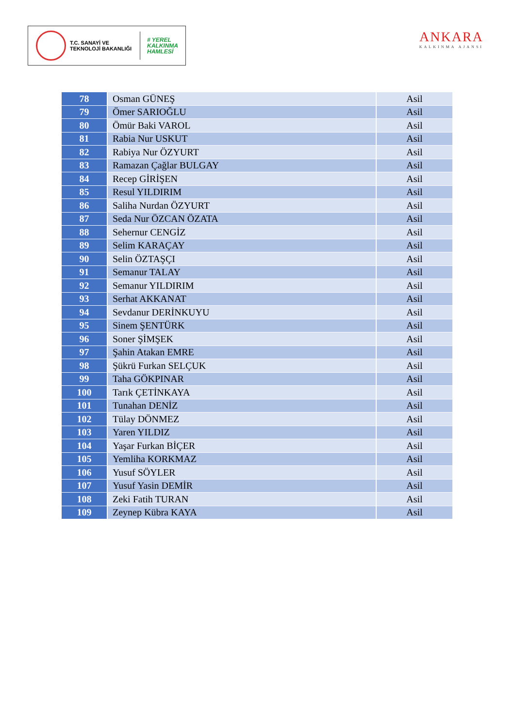T.C. SANAYİ VE TEKNOLOJİ BAKANLIĞI
# YEREL
KALKINMA
HAMLESİ
ANKARA
KALKINMA AJANSI
| 78 | Osman GÜNEŞ | Asil |
| 79 | Ömer SARIOĞLU | Asil |
| 80 | Ömür Baki VAROL | Asil |
| 81 | Rabia Nur USKUT | Asil |
| 82 | Rabiya Nur ÖZYURT | Asil |
| 83 | Ramazan Çağlar BULGAY | Asil |
| 84 | Recep GİRİŞEN | Asil |
| 85 | Resul YILDIRIM | Asil |
| 86 | Saliha Nurdan ÖZYURT | Asil |
| 87 | Seda Nur ÖZCAN ÖZATA | Asil |
| 88 | Sehernur CENGİZ | Asil |
| 89 | Selim KARAÇAY | Asil |
| 90 | Selin ÖZTAŞÇI | Asil |
| 91 | Semanur TALAY | Asil |
| 92 | Semanur YILDIRIM | Asil |
| 93 | Serhat AKKANAT | Asil |
| 94 | Sevdanur DERİNKUYU | Asil |
| 95 | Sinem ŞENTÜRK | Asil |
| 96 | Soner ŞİMŞEK | Asil |
| 97 | Şahin Atakan EMRE | Asil |
| 98 | Şükrü Furkan SELÇUK | Asil |
| 99 | Taha GÖKPINAR | Asil |
| 100 | Tarık ÇETİNKAYA | Asil |
| 101 | Tunahan DENİZ | Asil |
| 102 | Tülay DÖNMEZ | Asil |
| 103 | Yaren YILDIZ | Asil |
| 104 | Yaşar Furkan BİÇER | Asil |
| 105 | Yemliha KORKMAZ | Asil |
| 106 | Yusuf SÖYLER | Asil |
| 107 | Yusuf Yasin DEMİR | Asil |
| 108 | Zeki Fatih TURAN | Asil |
| 109 | Zeynep Kübra KAYA | Asil |